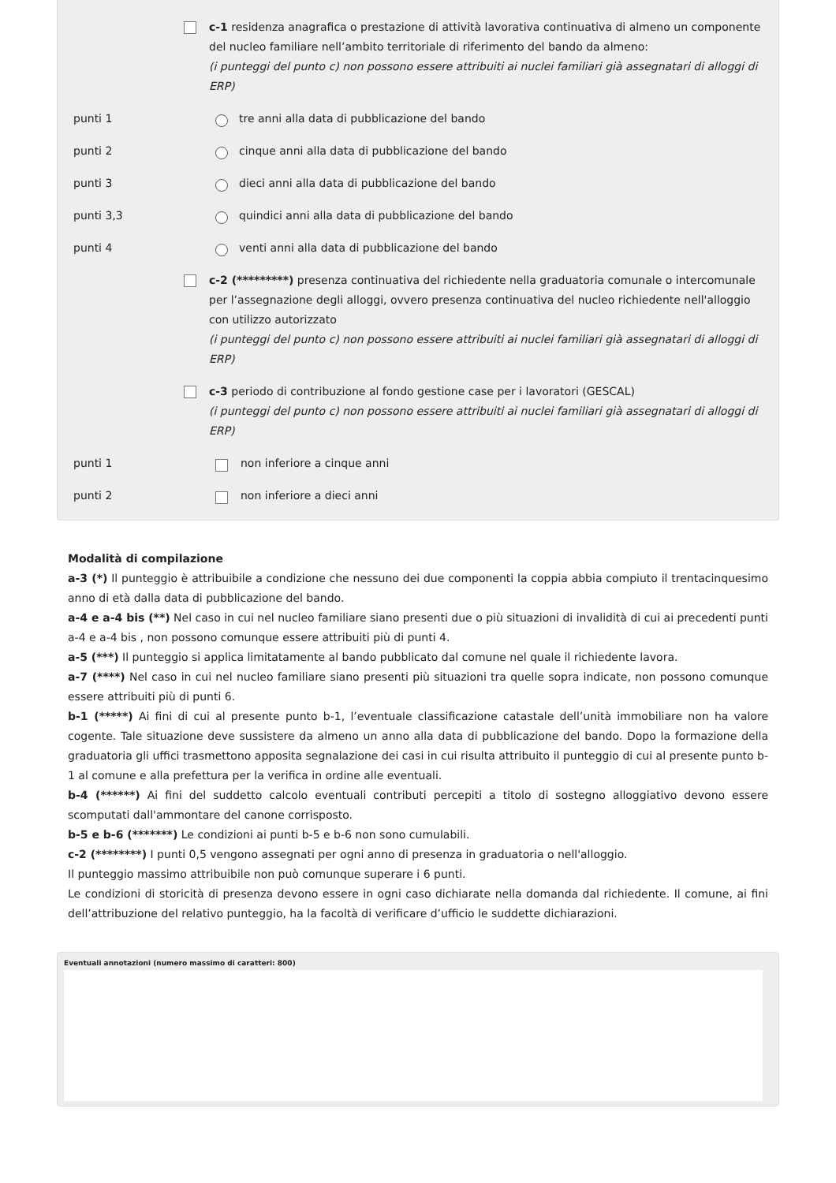c-1 residenza anagrafica o prestazione di attività lavorativa continuativa di almeno un componente del nucleo familiare nell’ambito territoriale di riferimento del bando da almeno:
(i punteggi del punto c) non possono essere attribuiti ai nuclei familiari già assegnatari di alloggi di ERP)
punti 1 tre anni alla data di pubblicazione del bando
punti 2 cinque anni alla data di pubblicazione del bando
punti 3 dieci anni alla data di pubblicazione del bando
punti 3,3 quindici anni alla data di pubblicazione del bando
punti 4 venti anni alla data di pubblicazione del bando
c-2 (*********) presenza continuativa del richiedente nella graduatoria comunale o intercomunale per l’assegnazione degli alloggi, ovvero presenza continuativa del nucleo richiedente nell'alloggio con utilizzo autorizzato
(i punteggi del punto c) non possono essere attribuiti ai nuclei familiari già assegnatari di alloggi di ERP)
c-3 periodo di contribuzione al fondo gestione case per i lavoratori (GESCAL)
(i punteggi del punto c) non possono essere attribuiti ai nuclei familiari già assegnatari di alloggi di ERP)
punti 1 non inferiore a cinque anni
punti 2 non inferiore a dieci anni
Modalità di compilazione
a-3 (*) Il punteggio è attribuibile a condizione che nessuno dei due componenti la coppia abbia compiuto il trentacinquesimo anno di età dalla data di pubblicazione del bando.
a-4 e a-4 bis (**) Nel caso in cui nel nucleo familiare siano presenti due o più situazioni di invalidità di cui ai precedenti punti a-4 e a-4 bis , non possono comunque essere attribuiti più di punti 4.
a-5 (***) Il punteggio si applica limitatamente al bando pubblicato dal comune nel quale il richiedente lavora.
a-7 (****) Nel caso in cui nel nucleo familiare siano presenti più situazioni tra quelle sopra indicate, non possono comunque essere attribuiti più di punti 6.
b-1 (*****) Ai fini di cui al presente punto b-1, l’eventuale classificazione catastale dell’unità immobiliare non ha valore cogente. Tale situazione deve sussistere da almeno un anno alla data di pubblicazione del bando. Dopo la formazione della graduatoria gli uffici trasmettono apposita segnalazione dei casi in cui risulta attribuito il punteggio di cui al presente punto b-1 al comune e alla prefettura per la verifica in ordine alle eventuali.
b-4 (******) Ai fini del suddetto calcolo eventuali contributi percepiti a titolo di sostegno alloggiativo devono essere scomputati dall'ammontare del canone corrisposto.
b-5 e b-6 (*******) Le condizioni ai punti b-5 e b-6 non sono cumulabili.
c-2 (********) I punti 0,5 vengono assegnati per ogni anno di presenza in graduatoria o nell'alloggio.
Il punteggio massimo attribuibile non può comunque superare i 6 punti.
Le condizioni di storicità di presenza devono essere in ogni caso dichiarate nella domanda dal richiedente. Il comune, ai fini dell’attribuzione del relativo punteggio, ha la facoltà di verificare d’ufficio le suddette dichiarazioni.
Eventuali annotazioni (numero massimo di caratteri: 800)